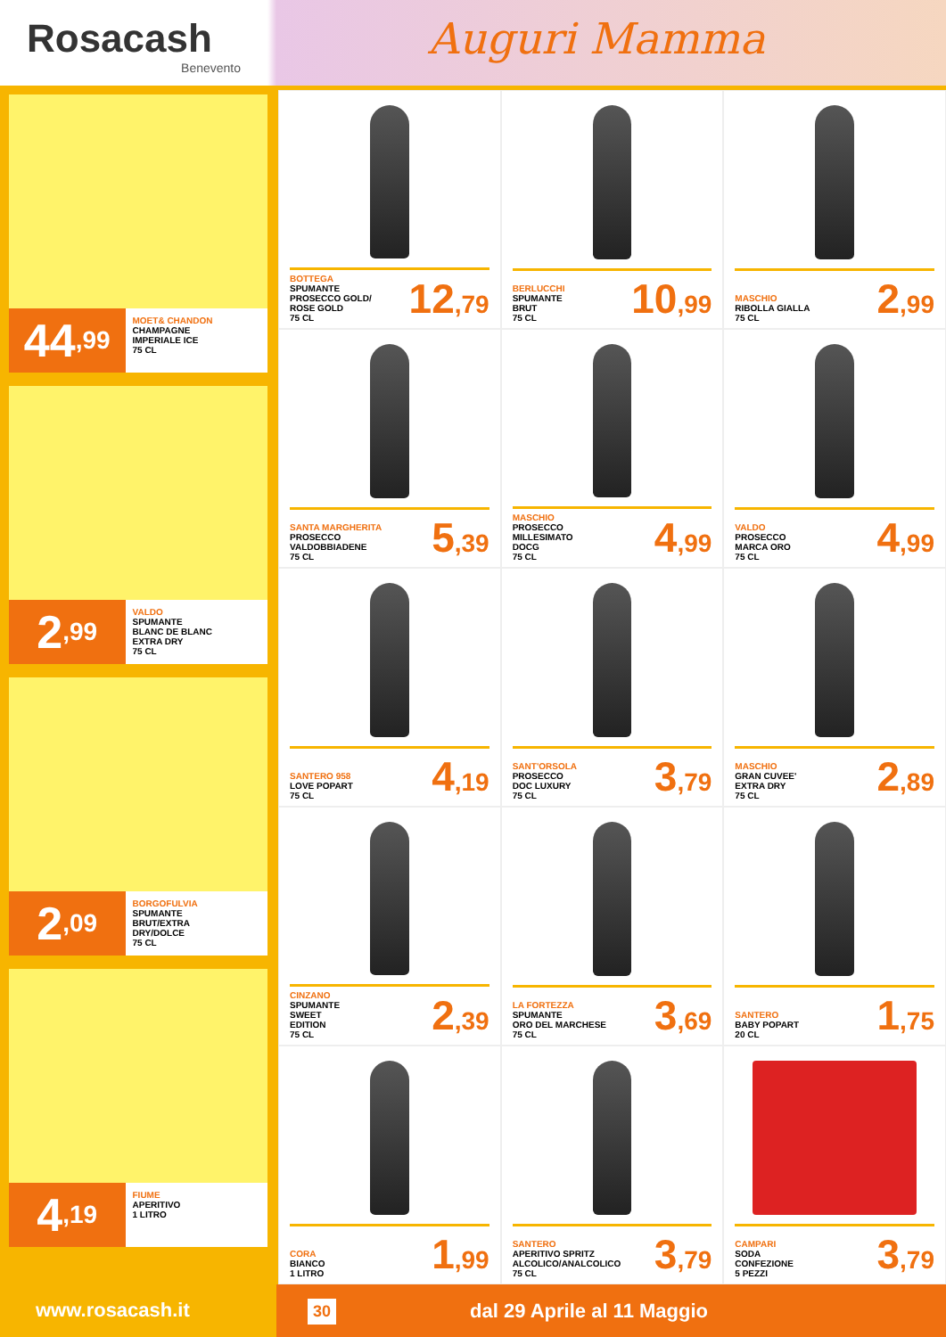Rosacash
Benevento
Auguri Mamma
44,99
MOET& CHANDON
CHAMPAGNE
IMPERIALE ICE
75 CL
2,99
VALDO
SPUMANTE
BLANC DE BLANC
EXTRA DRY
75 CL
2,09
BORGOFULVIA
SPUMANTE
BRUT/EXTRA
DRY/DOLCE
75 CL
4,19
FIUME
APERITIVO
1 LITRO
BOTTEGA
SPUMANTE
PROSECCO GOLD/
ROSE GOLD
75 CL
12,79
BERLUCCHI
SPUMANTE
BRUT
75 CL
10,99
MASCHIO
RIBOLLA GIALLA
75 CL
2,99
SANTA MARGHERITA
PROSECCO
VALDOBBIADENE
75 CL
5,39
MASCHIO
PROSECCO
MILLESIMATO
DOCG
75 CL
4,99
VALDO
PROSECCO
MARCA ORO
75 CL
4,99
SANTERO 958
LOVE POPART
75 CL
4,19
SANT'ORSOLA
PROSECCO
DOC LUXURY
75 CL
3,79
MASCHIO
GRAN CUVEE'
EXTRA DRY
75 CL
2,89
CINZANO
SPUMANTE
SWEET
EDITION
75 CL
2,39
LA FORTEZZA
SPUMANTE
ORO DEL MARCHESE
75 CL
3,69
SANTERO
BABY POPART
20 CL
1,75
CORA
BIANCO
1 LITRO
1,99
SANTERO
APERITIVO SPRITZ
ALCOLICO/ANALCOLICO
75 CL
3,79
CAMPARI
SODA
CONFEZIONE
5 PEZZI
3,79
www.rosacash.it
30 dal 29 Aprile al 11 Maggio